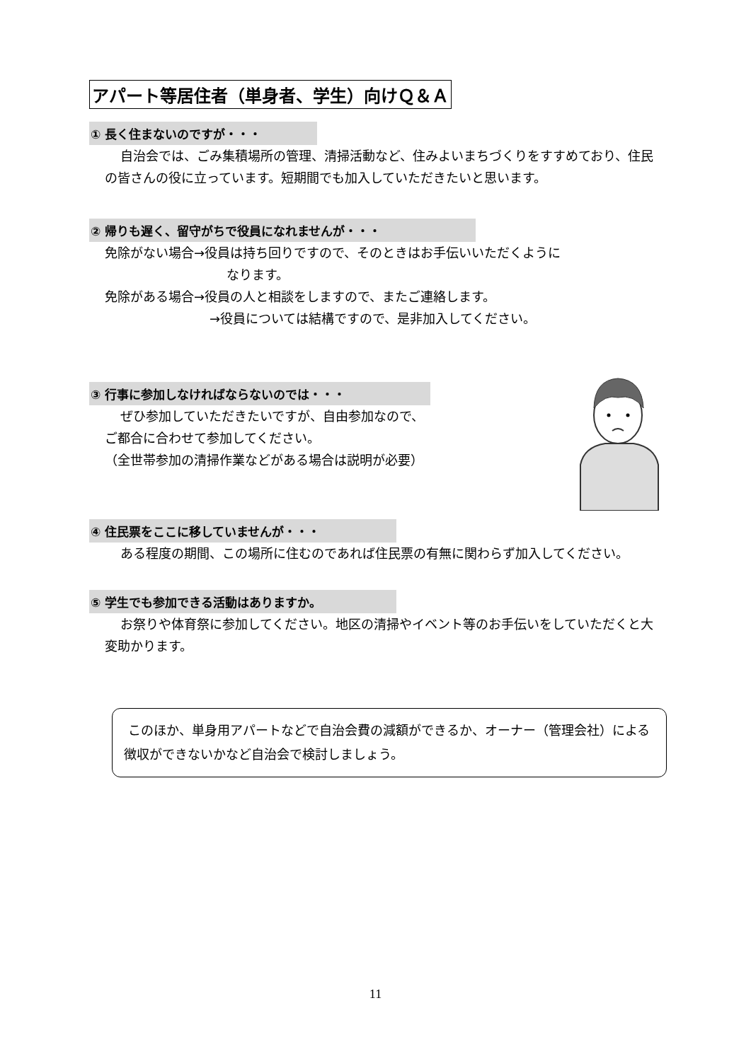アパート等居住者（単身者、学生）向けＱ＆Ａ
① 長く住まないのですが・・・
自治会では、ごみ集積場所の管理、清掃活動など、住みよいまちづくりをすすめており、住民の皆さんの役に立っています。短期間でも加入していただきたいと思います。
② 帰りも遅く、留守がちで役員になれませんが・・・
免除がない場合→役員は持ち回りですので、そのときはお手伝いいただくように
なります。
免除がある場合→役員の人と相談をしますので、またご連絡します。
→役員については結構ですので、是非加入してください。
③ 行事に参加しなければならないのでは・・・
ぜひ参加していただきたいですが、自由参加なので、
ご都合に合わせて参加してください。
（全世帯参加の清掃作業などがある場合は説明が必要）
④ 住民票をここに移していませんが・・・
ある程度の期間、この場所に住むのであれば住民票の有無に関わらず加入してください。
⑤ 学生でも参加できる活動はありますか。
お祭りや体育祭に参加してください。地区の清掃やイベント等のお手伝いをしていただくと大変助かります。
このほか、単身用アパートなどで自治会費の減額ができるか、オーナー（管理会社）による徴収ができないかなど自治会で検討しましょう。
11